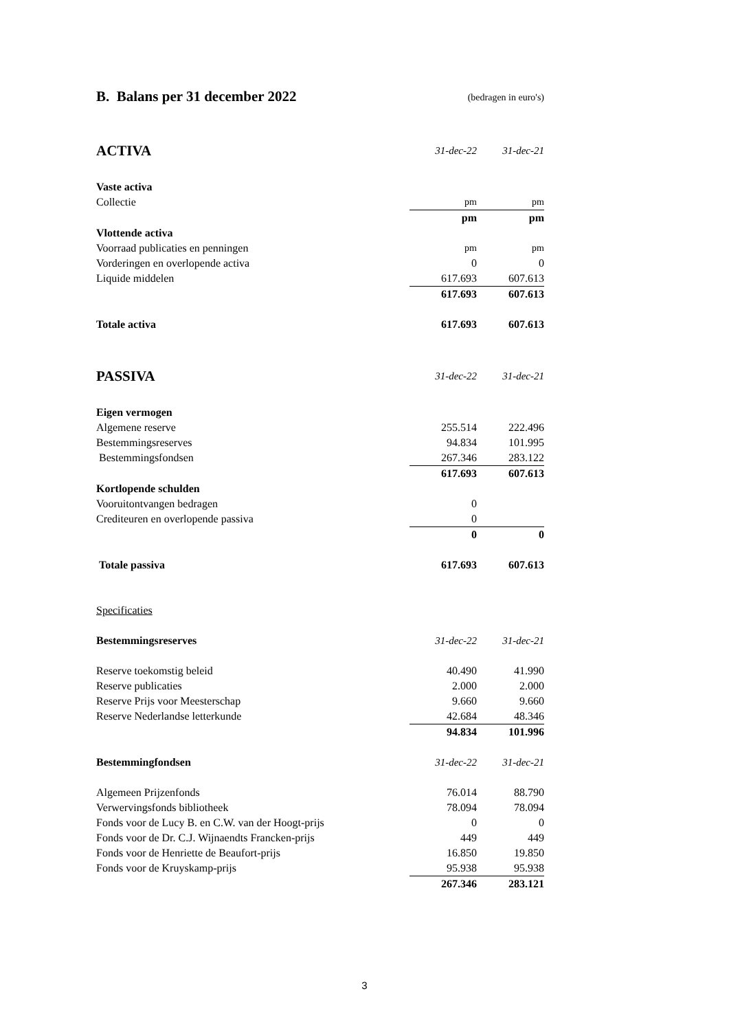B. Balans per 31 december 2022 (bedragen in euro's)
| ACTIVA | 31-dec-22 | 31-dec-21 |
| Vaste activa | | |
| Collectie | pm | pm |
| | pm | pm |
| Vlottende activa | | |
| Voorraad publicaties en penningen | pm | pm |
| Vorderingen en overlopende activa | 0 | 0 |
| Liquide middelen | 617.693 | 607.613 |
| | 617.693 | 607.613 |
| Totale activa | 617.693 | 607.613 |
| PASSIVA | 31-dec-22 | 31-dec-21 |
| Eigen vermogen | | |
| Algemene reserve | 255.514 | 222.496 |
| Bestemmingsreserves | 94.834 | 101.995 |
| Bestemmingsfondsen | 267.346 | 283.122 |
| | 617.693 | 607.613 |
| Kortlopende schulden | | |
| Vooruitontvangen bedragen | 0 | |
| Crediteuren en overlopende passiva | 0 | |
| | 0 | 0 |
| Totale passiva | 617.693 | 607.613 |
| Specificaties | | |
| Bestemmingsreserves | 31-dec-22 | 31-dec-21 |
| Reserve toekomstig beleid | 40.490 | 41.990 |
| Reserve publicaties | 2.000 | 2.000 |
| Reserve Prijs voor Meesterschap | 9.660 | 9.660 |
| Reserve Nederlandse letterkunde | 42.684 | 48.346 |
| | 94.834 | 101.996 |
| Bestemmingfondsen | 31-dec-22 | 31-dec-21 |
| Algemeen Prijzenfonds | 76.014 | 88.790 |
| Verwervingsfonds bibliotheek | 78.094 | 78.094 |
| Fonds voor de Lucy B. en C.W. van der Hoogt-prijs | 0 | 0 |
| Fonds voor de Dr. C.J. Wijnaendts Francken-prijs | 449 | 449 |
| Fonds voor de Henriette de Beaufort-prijs | 16.850 | 19.850 |
| Fonds voor de Kruyskamp-prijs | 95.938 | 95.938 |
| | 267.346 | 283.121 |
3